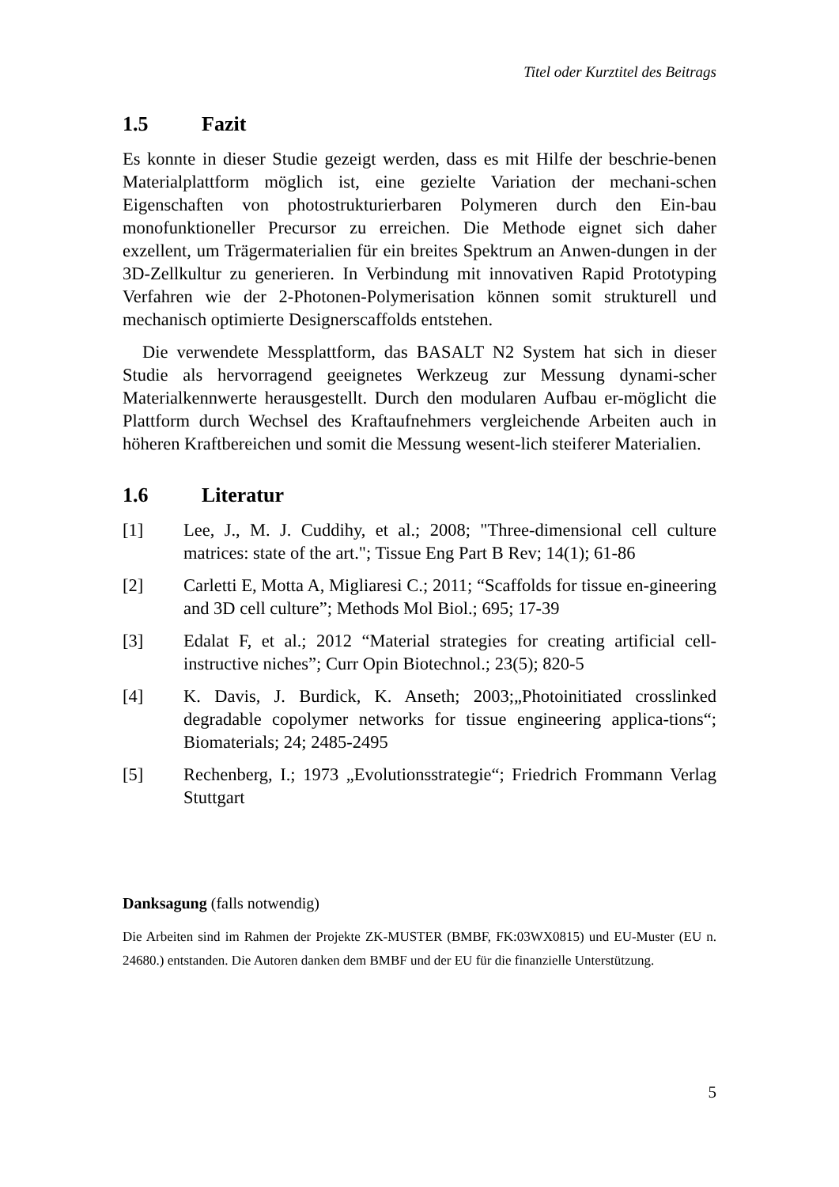Titel oder Kurztitel des Beitrags
1.5 Fazit
Es konnte in dieser Studie gezeigt werden, dass es mit Hilfe der beschrie-benen Materialplattform möglich ist, eine gezielte Variation der mechani-schen Eigenschaften von photostrukturierbaren Polymeren durch den Ein-bau monofunktioneller Precursor zu erreichen. Die Methode eignet sich daher exzellent, um Trägermaterialien für ein breites Spektrum an Anwen-dungen in der 3D-Zellkultur zu generieren. In Verbindung mit innovativen Rapid Prototyping Verfahren wie der 2-Photonen-Polymerisation können somit strukturell und mechanisch optimierte Designerscaffolds entstehen.
Die verwendete Messplattform, das BASALT N2 System hat sich in dieser Studie als hervorragend geeignetes Werkzeug zur Messung dynami-scher Materialkennwerte herausgestellt. Durch den modularen Aufbau er-möglicht die Plattform durch Wechsel des Kraftaufnehmers vergleichende Arbeiten auch in höheren Kraftbereichen und somit die Messung wesent-lich steiferer Materialien.
1.6 Literatur
[1] Lee, J., M. J. Cuddihy, et al.; 2008; "Three-dimensional cell culture matrices: state of the art."; Tissue Eng Part B Rev; 14(1); 61-86
[2] Carletti E, Motta A, Migliaresi C.; 2011; “Scaffolds for tissue en-gineering and 3D cell culture”; Methods Mol Biol.; 695; 17-39
[3] Edalat F, et al.; 2012 “Material strategies for creating artificial cell-instructive niches”; Curr Opin Biotechnol.; 23(5); 820-5
[4] K. Davis, J. Burdick, K. Anseth; 2003;„Photoinitiated crosslinked degradable copolymer networks for tissue engineering applica-tions“; Biomaterials; 24; 2485-2495
[5] Rechenberg, I.; 1973 „Evolutionsstrategie“; Friedrich Frommann Verlag Stuttgart
Danksagung (falls notwendig)
Die Arbeiten sind im Rahmen der Projekte ZK-MUSTER (BMBF, FK:03WX0815) und EU-Muster (EU n. 24680.) entstanden. Die Autoren danken dem BMBF und der EU für die finanzielle Unterstützung.
5